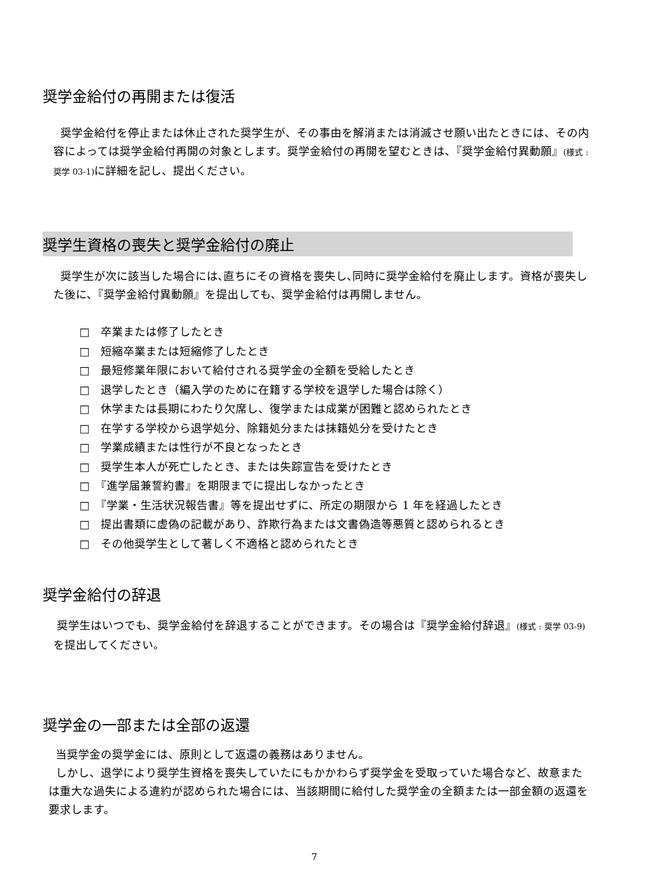奨学金給付の再開または復活
奨学金給付を停止または休止された奨学生が、その事由を解消または消滅させ願い出たときには、その内容によっては奨学金給付再開の対象とします。奨学金給付の再開を望むときは、『奨学金給付異動願』(様式 : 奨学 03-1) に詳細を記し、提出ください。
奨学生資格の喪失と奨学金給付の廃止
奨学生が次に該当した場合には､直ちにその資格を喪失し､同時に奨学金給付を廃止します。資格が喪失した後に、『奨学金給付異動願』を提出しても、奨学金給付は再開しません。
□　卒業または修了したとき
□　短縮卒業または短縮修了したとき
□　最短修業年限において給付される奨学金の全額を受給したとき
□　退学したとき（編入学のために在籍する学校を退学した場合は除く）
□　休学または長期にわたり欠席し、復学または成業が困難と認められたとき
□　在学する学校から退学処分、除籍処分または抹籍処分を受けたとき
□　学業成績または性行が不良となったとき
□　奨学生本人が死亡したとき、または失踪宣告を受けたとき
□　『進学届兼誓約書』を期限までに提出しなかったとき
□　『学業・生活状況報告書』等を提出せずに、所定の期限から 1 年を経過したとき
□　提出書類に虚偽の記載があり、詐欺行為または文書偽造等悪質と認められるとき
□　その他奨学生として著しく不適格と認められたとき
奨学金給付の辞退
奨学生はいつでも、奨学金給付を辞退することができます。その場合は『奨学金給付辞退』(様式 : 奨学 03-9) を提出してください。
奨学金の一部または全部の返還
当奨学金の奨学金には、原則として返還の義務はありません。
しかし、退学により奨学生資格を喪失していたにもかかわらず奨学金を受取っていた場合など、故意または重大な過失による違約が認められた場合には、当該期間に給付した奨学金の全額または一部金額の返還を要求します。
7